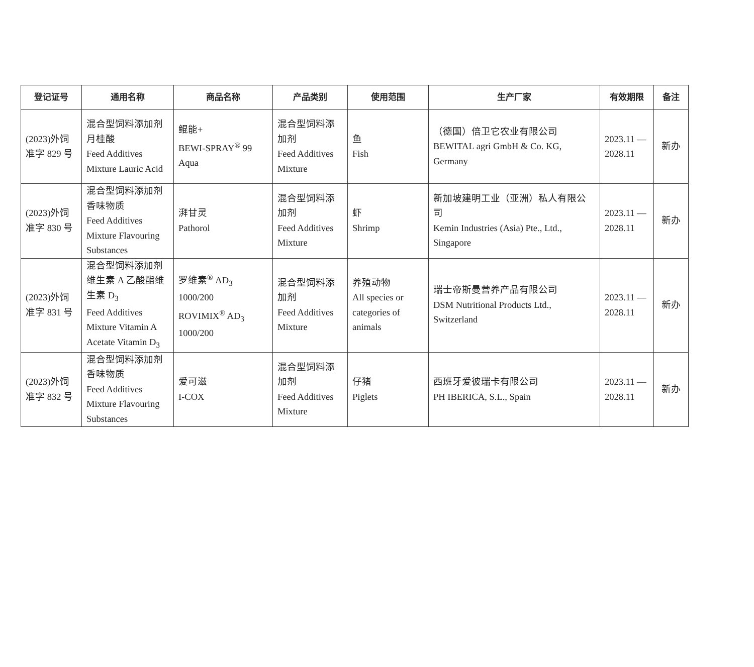| 登记证号 | 通用名称 | 商品名称 | 产品类别 | 使用范围 | 生产厂家 | 有效期限 | 备注 |
| --- | --- | --- | --- | --- | --- | --- | --- |
| (2023)外饲准字 829 号 | 混合型饲料添加剂月桂酸 Feed Additives Mixture Lauric Acid | 鲲能+ BEWI-SPRAY<sup>®</sup> 99 Aqua | 混合型饲料添加剂 Feed Additives Mixture | 鱼 Fish | （德国）倍卫它农业有限公司 BEWITAL agri GmbH & Co. KG, Germany | 2023.11 — 2028.11 | 新办 |
| (2023)外饲准字 830 号 | 混合型饲料添加剂香味物质 Feed Additives Mixture Flavouring Substances | 湃甘灵 Pathorol | 混合型饲料添加剂 Feed Additives Mixture | 虾 Shrimp | 新加坡建明工业（亚洲）私人有限公司 Kemin Industries (Asia) Pte., Ltd., Singapore | 2023.11 — 2028.11 | 新办 |
| (2023)外饲准字 831 号 | 混合型饲料添加剂维生素 A 乙酸酯维生素 D<sub>3</sub> Feed Additives Mixture Vitamin A Acetate Vitamin D<sub>3</sub> | 罗维素<sup>®</sup> AD<sub>3</sub> 1000/200 ROVIMIX<sup>®</sup> AD<sub>3</sub> 1000/200 | 混合型饲料添加剂 Feed Additives Mixture | 养殖动物 All species or categories of animals | 瑞士帝斯曼营养产品有限公司 DSM Nutritional Products Ltd., Switzerland | 2023.11 — 2028.11 | 新办 |
| (2023)外饲准字 832 号 | 混合型饲料添加剂香味物质 Feed Additives Mixture Flavouring Substances | 爱可滋 I-COX | 混合型饲料添加剂 Feed Additives Mixture | 仔猪 Piglets | 西班牙爱彼瑞卡有限公司 PH IBERICA, S.L., Spain | 2023.11 — 2028.11 | 新办 |